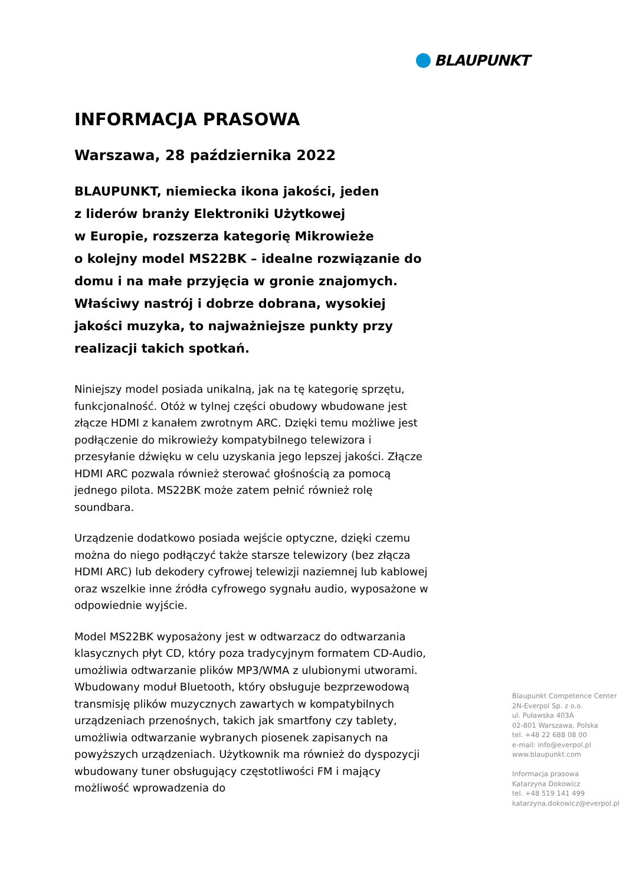BLAUPUNKT
INFORMACJA PRASOWA
Warszawa, 28 października 2022
BLAUPUNKT, niemiecka ikona jakości, jeden
z liderów branży Elektroniki Użytkowej
w Europie, rozszerza kategorię Mikrowieże
o kolejny model MS22BK – idealne rozwiązanie do domu i na małe przyjęcia w gronie znajomych. Właściwy nastrój i dobrze dobrana, wysokiej jakości muzyka, to najważniejsze punkty przy realizacji takich spotkań.
Niniejszy model posiada unikalną, jak na tę kategorię sprzętu, funkcjonalność. Otóż w tylnej części obudowy wbudowane jest złącze HDMI z kanałem zwrotnym ARC. Dzięki temu możliwe jest podłączenie do mikrowieży kompatybilnego telewizora i przesyłanie dźwięku w celu uzyskania jego lepszej jakości. Złącze HDMI ARC pozwala również sterować głośnością za pomocą jednego pilota. MS22BK może zatem pełnić również rolę soundbara.
Urządzenie dodatkowo posiada wejście optyczne, dzięki czemu można do niego podłączyć także starsze telewizory (bez złącza HDMI ARC) lub dekodery cyfrowej telewizji naziemnej lub kablowej oraz wszelkie inne źródła cyfrowego sygnału audio, wyposażone w odpowiednie wyjście.
Model MS22BK wyposażony jest w odtwarzacz do odtwarzania klasycznych płyt CD, który poza tradycyjnym formatem CD-Audio, umożliwia odtwarzanie plików MP3/WMA z ulubionymi utworami. Wbudowany moduł Bluetooth, który obsługuje bezprzewodową transmisję plików muzycznych zawartych w kompatybilnych urządzeniach przenośnych, takich jak smartfony czy tablety, umożliwia odtwarzanie wybranych piosenek zapisanych na powyższych urządzeniach. Użytkownik ma również do dyspozycji wbudowany tuner obsługujący częstotliwości FM i mający możliwość wprowadzenia do
Blaupunkt Competence Center
2N-Everpol Sp. z o.o.
ul. Puławska 403A
02-801 Warszawa, Polska
tel. +48 22 688 08 00
e-mail: info@everpol.pl
www.blaupunkt.com
Informacja prasowa
Katarzyna Dokowicz
tel. +48 519 141 499
katarzyna.dokowicz@everpol.pl